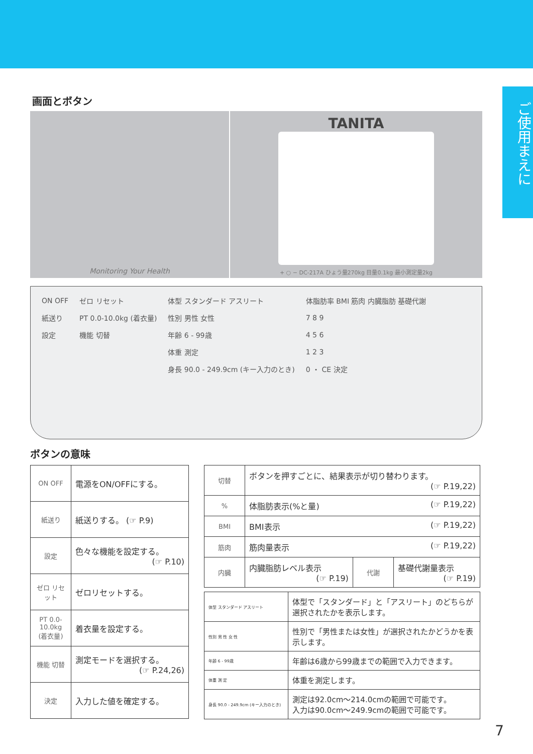ご使用まえに
画面とボタン
Monitoring Your Health
TANITA
+ ○ − DC-217A ひょう量270kg 目量0.1kg 最小測定量2kg
| ON OFF | ゼロ リセット | 体型 スタンダード アスリート | 体脂肪率 BMI 筋肉 内臓脂肪 基礎代謝 |
| 紙送り | PT 0.0-10.0kg (着衣量) | 性別 男性 女性 | 7 8 9 |
| 設定 | 機能 切替 | 年齢 6 - 99歳 | 4 5 6 |
| | | 体重 測定 | 1 2 3 |
| | | 身長 90.0 - 249.9cm (キー入力のとき) | 0 ・ CE 決定 |
ボタンの意味
| ON OFF | 電源をON/OFFにする。 |
| 紙送り | 紙送りする。 (☞ P.9) |
| 設定 | 色々な機能を設定する。 (☞ P.10) |
| ゼロ リセット | ゼロリセットする。 |
| PT 0.0-10.0kg (着衣量) | 着衣量を設定する。 |
| 機能 切替 | 測定モードを選択する。 (☞ P.24,26) |
| 決定 | 入力した値を確定する。 |
| 切替 | ボタンを押すごとに、結果表示が切り替わります。 (☞ P.19,22) | | |
| % | 体脂肪表示(%と量) (☞ P.19,22) | | |
| BMI | BMI表示 (☞ P.19,22) | | |
| 筋肉 | 筋肉量表示 (☞ P.19,22) | | |
| 内臓 | 内臓脂肪レベル表示 (☞ P.19) | 代謝 | 基礎代謝量表示 (☞ P.19) |
| 体型 スタンダード アスリート | 体型で「スタンダード」と「アスリート」のどちらが選択されたかを表示します。 |
| 性別 男 性 女 性 | 性別で「男性または女性」が選択されたかどうかを表示します。 |
| 年齢 6 - 99歳 | 年齢は6歳から99歳までの範囲で入力できます。 |
| 体重 測 定 | 体重を測定します。 |
| 身長 90.0 - 249.9cm (キー入力のとき) | 測定は92.0cm〜214.0cmの範囲で可能です。 入力は90.0cm〜249.9cmの範囲で可能です。 |
7